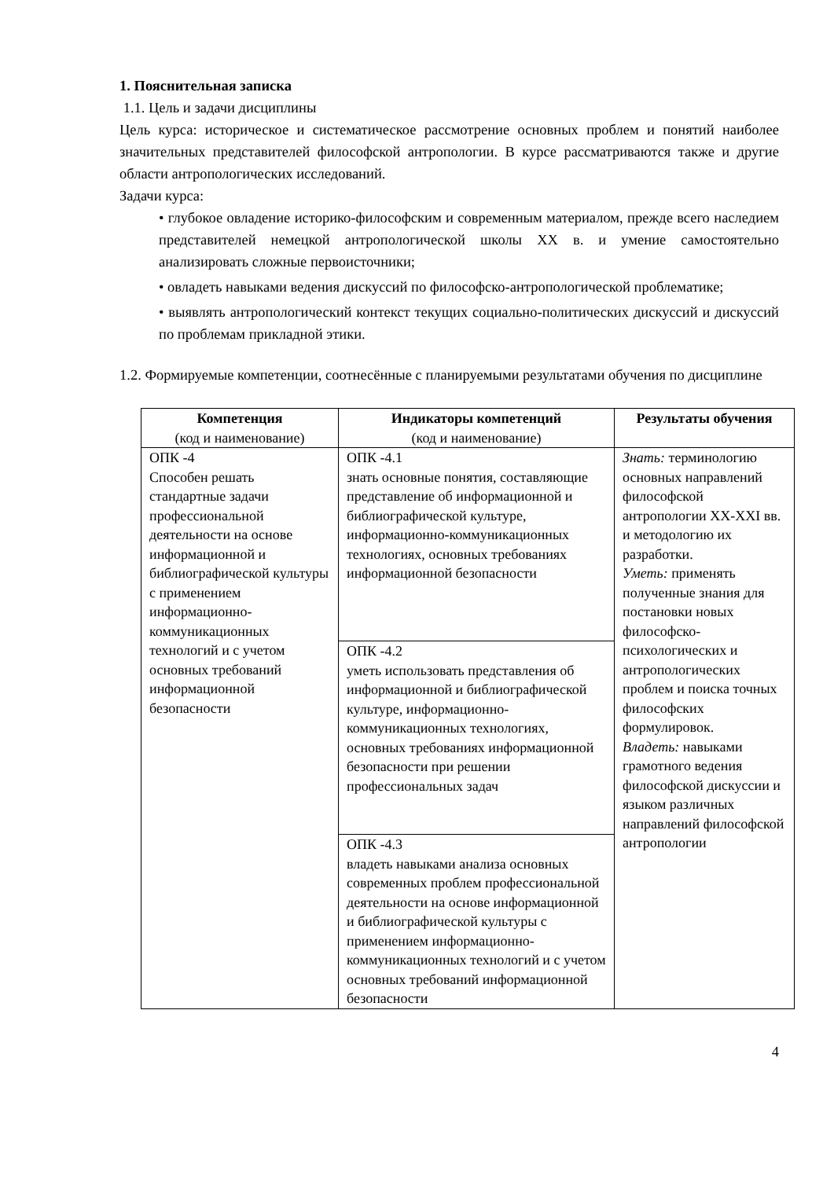1. Пояснительная записка
1.1. Цель и задачи дисциплины
Цель курса: историческое и систематическое рассмотрение основных проблем и понятий наиболее значительных представителей философской антропологии. В курсе рассматриваются также и другие области антропологических исследований.
Задачи курса:
• глубокое овладение историко-философским и современным материалом, прежде всего наследием представителей немецкой антропологической школы XX в. и умение самостоятельно анализировать сложные первоисточники;
• овладеть навыками ведения дискуссий по философско-антропологической проблематике;
• выявлять антропологический контекст текущих социально-политических дискуссий и дискуссий по проблемам прикладной этики.
1.2. Формируемые компетенции, соотнесённые с планируемыми результатами обучения по дисциплине
| Компетенция (код и наименование) | Индикаторы компетенций (код и наименование) | Результаты обучения |
| --- | --- | --- |
| ОПК -4 Способен решать стандартные задачи профессиональной деятельности на основе информационной и библиографической культуры с применением информационно-коммуникационных технологий и с учетом основных требований информационной безопасности | ОПК -4.1 знать основные понятия, составляющие представление об информационной и библиографической культуре, информационно-коммуникационных технологиях, основных требованиях информационной безопасности | Знать: терминологию основных направлений философской антропологии XX-XXI вв. и методологию их разработки. Уметь: применять полученные знания для постановки новых философско-психологических и антропологических проблем и поиска точных философских формулировок. Владеть: навыками грамотного ведения философской дискуссии и языком различных направлений философской антропологии |
| | ОПК -4.2 уметь использовать представления об информационной и библиографической культуре, информационно-коммуникационных технологиях, основных требованиях информационной безопасности при решении профессиональных задач | |
| | ОПК -4.3 владеть навыками анализа основных современных проблем профессиональной деятельности на основе информационной и библиографической культуры с применением информационно-коммуникационных технологий и с учетом основных требований информационной безопасности | |
4